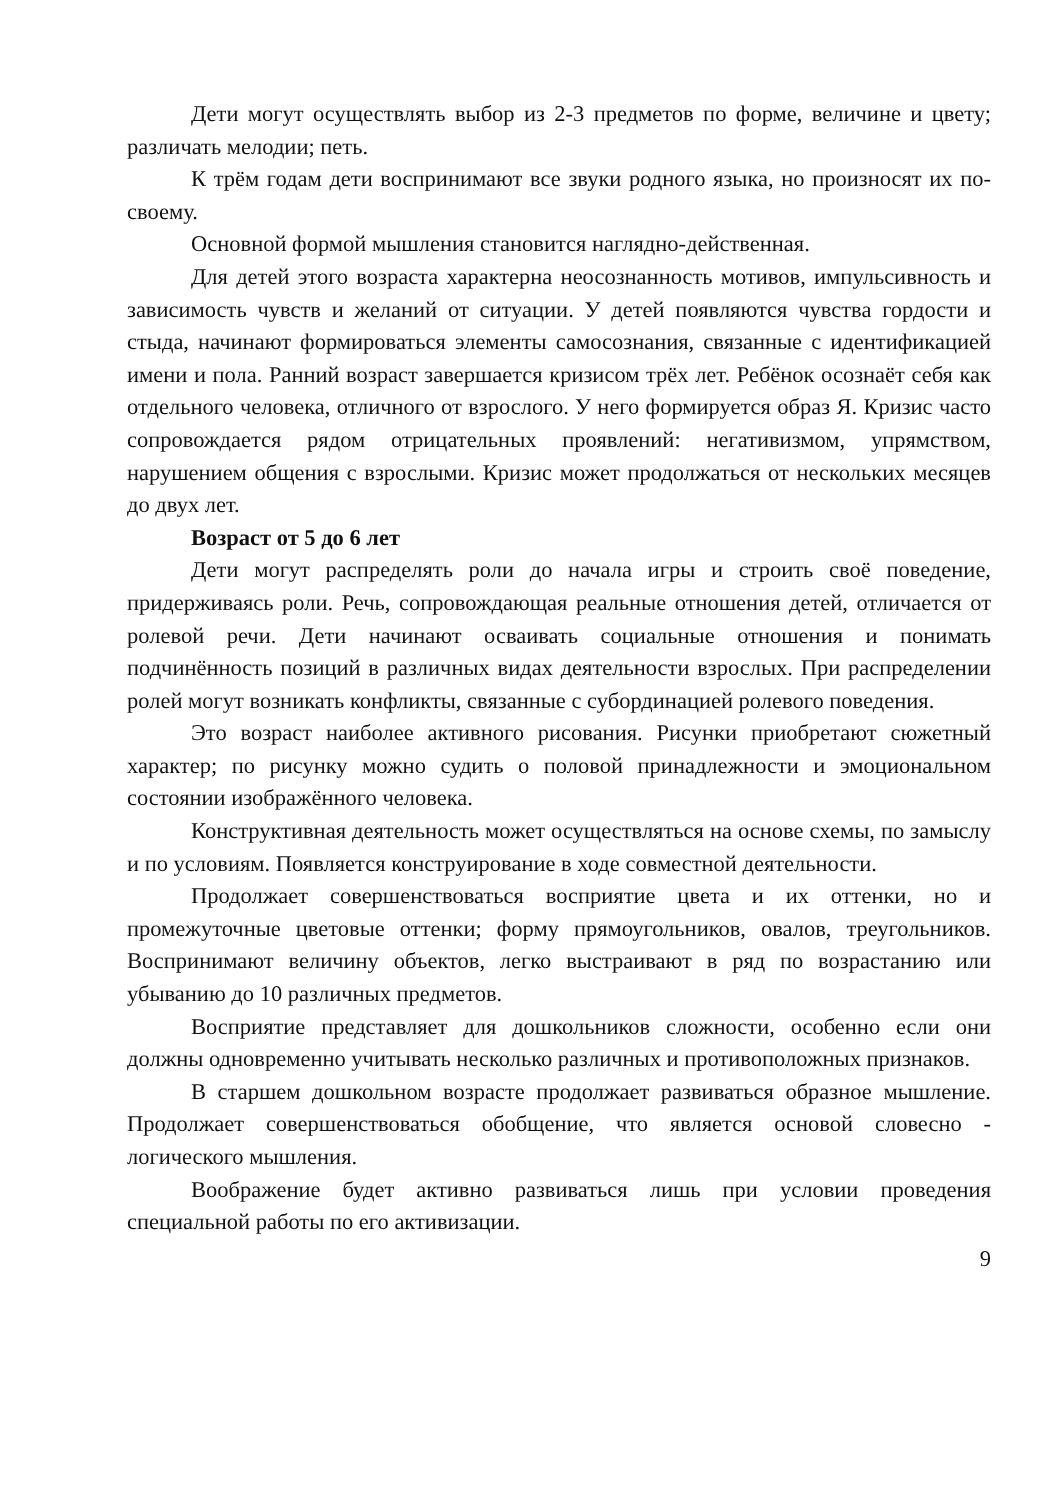Дети могут осуществлять выбор из 2-3 предметов по форме, величине и цвету; различать мелодии; петь.
К трём годам дети воспринимают все звуки родного языка, но произносят их по-своему.
Основной формой мышления становится наглядно-действенная.
Для детей этого возраста характерна неосознанность мотивов, импульсивность и зависимость чувств и желаний от ситуации. У детей появляются чувства гордости и стыда, начинают формироваться элементы самосознания, связанные с идентификацией имени и пола. Ранний возраст завершается кризисом трёх лет. Ребёнок осознаёт себя как отдельного человека, отличного от взрослого. У него формируется образ Я. Кризис часто сопровождается рядом отрицательных проявлений: негативизмом, упрямством, нарушением общения с взрослыми. Кризис может продолжаться от нескольких месяцев до двух лет.
Возраст от 5 до 6 лет
Дети могут распределять роли до начала игры и строить своё поведение, придерживаясь роли. Речь, сопровождающая реальные отношения детей, отличается от ролевой речи. Дети начинают осваивать социальные отношения и понимать подчинённость позиций в различных видах деятельности взрослых. При распределении ролей могут возникать конфликты, связанные с субординацией ролевого поведения.
Это возраст наиболее активного рисования. Рисунки приобретают сюжетный характер; по рисунку можно судить о половой принадлежности и эмоциональном состоянии изображённого человека.
Конструктивная деятельность может осуществляться на основе схемы, по замыслу и по условиям. Появляется конструирование в ходе совместной деятельности.
Продолжает совершенствоваться восприятие цвета и их оттенки, но и промежуточные цветовые оттенки; форму прямоугольников, овалов, треугольников. Воспринимают величину объектов, легко выстраивают в ряд по возрастанию или убыванию до 10 различных предметов.
Восприятие представляет для дошкольников сложности, особенно если они должны одновременно учитывать несколько различных и противоположных признаков.
В старшем дошкольном возрасте продолжает развиваться образное мышление. Продолжает совершенствоваться обобщение, что является основой словесно - логического мышления.
Воображение будет активно развиваться лишь при условии проведения специальной работы по его активизации.
9